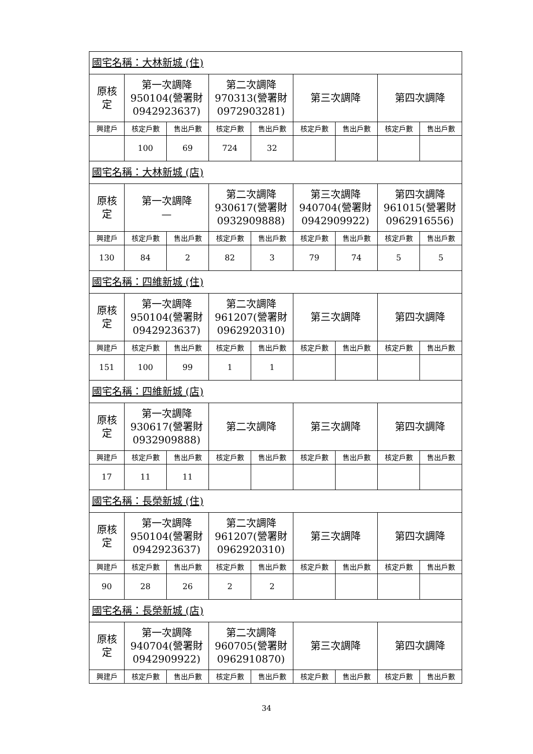| 國宅名稱：大林新城 (住) | | | | | | | | |
| 原核 定 | 第一次調降 950104(營署財 0942923637) | | 第二次調降 970313(營署財 0972903281) | | 第三次調降 | | 第四次調降 | |
| 興建戶 | 核定戶數 | 售出戶數 | 核定戶數 | 售出戶數 | 核定戶數 | 售出戶數 | 核定戶數 | 售出戶數 |
| | 100 | 69 | 724 | 32 | | | | |
| 國宅名稱：大林新城 (店) | | | | | | | | |
| 原核 定 | 第一次調降 — | | 第二次調降 930617(營署財 0932909888) | | 第三次調降 940704(營署財 0942909922) | | 第四次調降 961015(營署財 0962916556) | |
| 興建戶 | 核定戶數 | 售出戶數 | 核定戶數 | 售出戶數 | 核定戶數 | 售出戶數 | 核定戶數 | 售出戶數 |
| 130 | 84 | 2 | 82 | 3 | 79 | 74 | 5 | 5 |
| 國宅名稱：四維新城 (住) | | | | | | | | |
| 原核 定 | 第一次調降 950104(營署財 0942923637) | | 第二次調降 961207(營署財 0962920310) | | 第三次調降 | | 第四次調降 | |
| 興建戶 | 核定戶數 | 售出戶數 | 核定戶數 | 售出戶數 | 核定戶數 | 售出戶數 | 核定戶數 | 售出戶數 |
| 151 | 100 | 99 | 1 | 1 | | | | |
| 國宅名稱：四維新城 (店) | | | | | | | | |
| 原核 定 | 第一次調降 930617(營署財 0932909888) | | 第二次調降 | | 第三次調降 | | 第四次調降 | |
| 興建戶 | 核定戶數 | 售出戶數 | 核定戶數 | 售出戶數 | 核定戶數 | 售出戶數 | 核定戶數 | 售出戶數 |
| 17 | 11 | 11 | | | | | | |
| 國宅名稱：長榮新城 (住) | | | | | | | | |
| 原核 定 | 第一次調降 950104(營署財 0942923637) | | 第二次調降 961207(營署財 0962920310) | | 第三次調降 | | 第四次調降 | |
| 興建戶 | 核定戶數 | 售出戶數 | 核定戶數 | 售出戶數 | 核定戶數 | 售出戶數 | 核定戶數 | 售出戶數 |
| 90 | 28 | 26 | 2 | 2 | | | | |
| 國宅名稱：長榮新城 (店) | | | | | | | | |
| 原核 定 | 第一次調降 940704(營署財 0942909922) | | 第二次調降 960705(營署財 0962910870) | | 第三次調降 | | 第四次調降 | |
| 興建戶 | 核定戶數 | 售出戶數 | 核定戶數 | 售出戶數 | 核定戶數 | 售出戶數 | 核定戶數 | 售出戶數 |
34